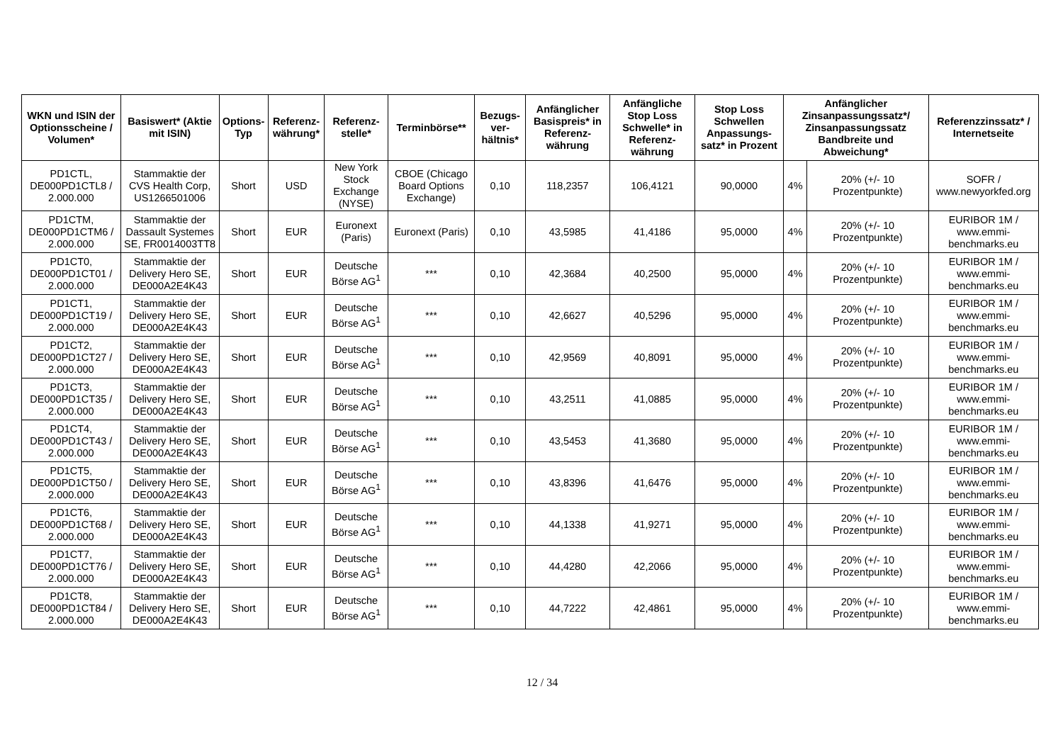| WKN und ISIN der Optionsscheine / Volumen* | Basiswert* (Aktie mit ISIN) | Options-Typ | Referenz-währung* | Referenz-stelle* | Terminbörse** | Bezugs-ver-hältnis* | Anfänglicher Basispreis* in Referenz-währung | Anfängliche Stop Loss Schwelle* in Referenz-währung | Stop Loss Schwellen Anpassungs-satz* in Prozent | Anfänglicher Zinsanpassungssatz*/ Zinsanpassungssatz Bandbreite und Abweichung* | | Referenzzinssatz* / Internetseite |
| --- | --- | --- | --- | --- | --- | --- | --- | --- | --- | --- | --- | --- |
| PD1CTL, DE000PD1CTL8 / 2.000.000 | Stammaktie der CVS Health Corp, US1266501006 | Short | USD | New York Stock Exchange (NYSE) | CBOE (Chicago Board Options Exchange) | 0,10 | 118,2357 | 106,4121 | 90,0000 | 4% | 20% (+/- 10 Prozentpunkte) | SOFR / www.newyorkfed.org |
| PD1CTM, DE000PD1CTM6 / 2.000.000 | Stammaktie der Dassault Systemes SE, FR0014003TT8 | Short | EUR | Euronext (Paris) | Euronext (Paris) | 0,10 | 43,5985 | 41,4186 | 95,0000 | 4% | 20% (+/- 10 Prozentpunkte) | EURIBOR 1M / www.emmi-benchmarks.eu |
| PD1CT0, DE000PD1CT01 / 2.000.000 | Stammaktie der Delivery Hero SE, DE000A2E4K43 | Short | EUR | Deutsche Börse AG<sup>1</sup> | *** | 0,10 | 42,3684 | 40,2500 | 95,0000 | 4% | 20% (+/- 10 Prozentpunkte) | EURIBOR 1M / www.emmi-benchmarks.eu |
| PD1CT1, DE000PD1CT19 / 2.000.000 | Stammaktie der Delivery Hero SE, DE000A2E4K43 | Short | EUR | Deutsche Börse AG<sup>1</sup> | *** | 0,10 | 42,6627 | 40,5296 | 95,0000 | 4% | 20% (+/- 10 Prozentpunkte) | EURIBOR 1M / www.emmi-benchmarks.eu |
| PD1CT2, DE000PD1CT27 / 2.000.000 | Stammaktie der Delivery Hero SE, DE000A2E4K43 | Short | EUR | Deutsche Börse AG<sup>1</sup> | *** | 0,10 | 42,9569 | 40,8091 | 95,0000 | 4% | 20% (+/- 10 Prozentpunkte) | EURIBOR 1M / www.emmi-benchmarks.eu |
| PD1CT3, DE000PD1CT35 / 2.000.000 | Stammaktie der Delivery Hero SE, DE000A2E4K43 | Short | EUR | Deutsche Börse AG<sup>1</sup> | *** | 0,10 | 43,2511 | 41,0885 | 95,0000 | 4% | 20% (+/- 10 Prozentpunkte) | EURIBOR 1M / www.emmi-benchmarks.eu |
| PD1CT4, DE000PD1CT43 / 2.000.000 | Stammaktie der Delivery Hero SE, DE000A2E4K43 | Short | EUR | Deutsche Börse AG<sup>1</sup> | *** | 0,10 | 43,5453 | 41,3680 | 95,0000 | 4% | 20% (+/- 10 Prozentpunkte) | EURIBOR 1M / www.emmi-benchmarks.eu |
| PD1CT5, DE000PD1CT50 / 2.000.000 | Stammaktie der Delivery Hero SE, DE000A2E4K43 | Short | EUR | Deutsche Börse AG<sup>1</sup> | *** | 0,10 | 43,8396 | 41,6476 | 95,0000 | 4% | 20% (+/- 10 Prozentpunkte) | EURIBOR 1M / www.emmi-benchmarks.eu |
| PD1CT6, DE000PD1CT68 / 2.000.000 | Stammaktie der Delivery Hero SE, DE000A2E4K43 | Short | EUR | Deutsche Börse AG<sup>1</sup> | *** | 0,10 | 44,1338 | 41,9271 | 95,0000 | 4% | 20% (+/- 10 Prozentpunkte) | EURIBOR 1M / www.emmi-benchmarks.eu |
| PD1CT7, DE000PD1CT76 / 2.000.000 | Stammaktie der Delivery Hero SE, DE000A2E4K43 | Short | EUR | Deutsche Börse AG<sup>1</sup> | *** | 0,10 | 44,4280 | 42,2066 | 95,0000 | 4% | 20% (+/- 10 Prozentpunkte) | EURIBOR 1M / www.emmi-benchmarks.eu |
| PD1CT8, DE000PD1CT84 / 2.000.000 | Stammaktie der Delivery Hero SE, DE000A2E4K43 | Short | EUR | Deutsche Börse AG<sup>1</sup> | *** | 0,10 | 44,7222 | 42,4861 | 95,0000 | 4% | 20% (+/- 10 Prozentpunkte) | EURIBOR 1M / www.emmi-benchmarks.eu |
12 / 34